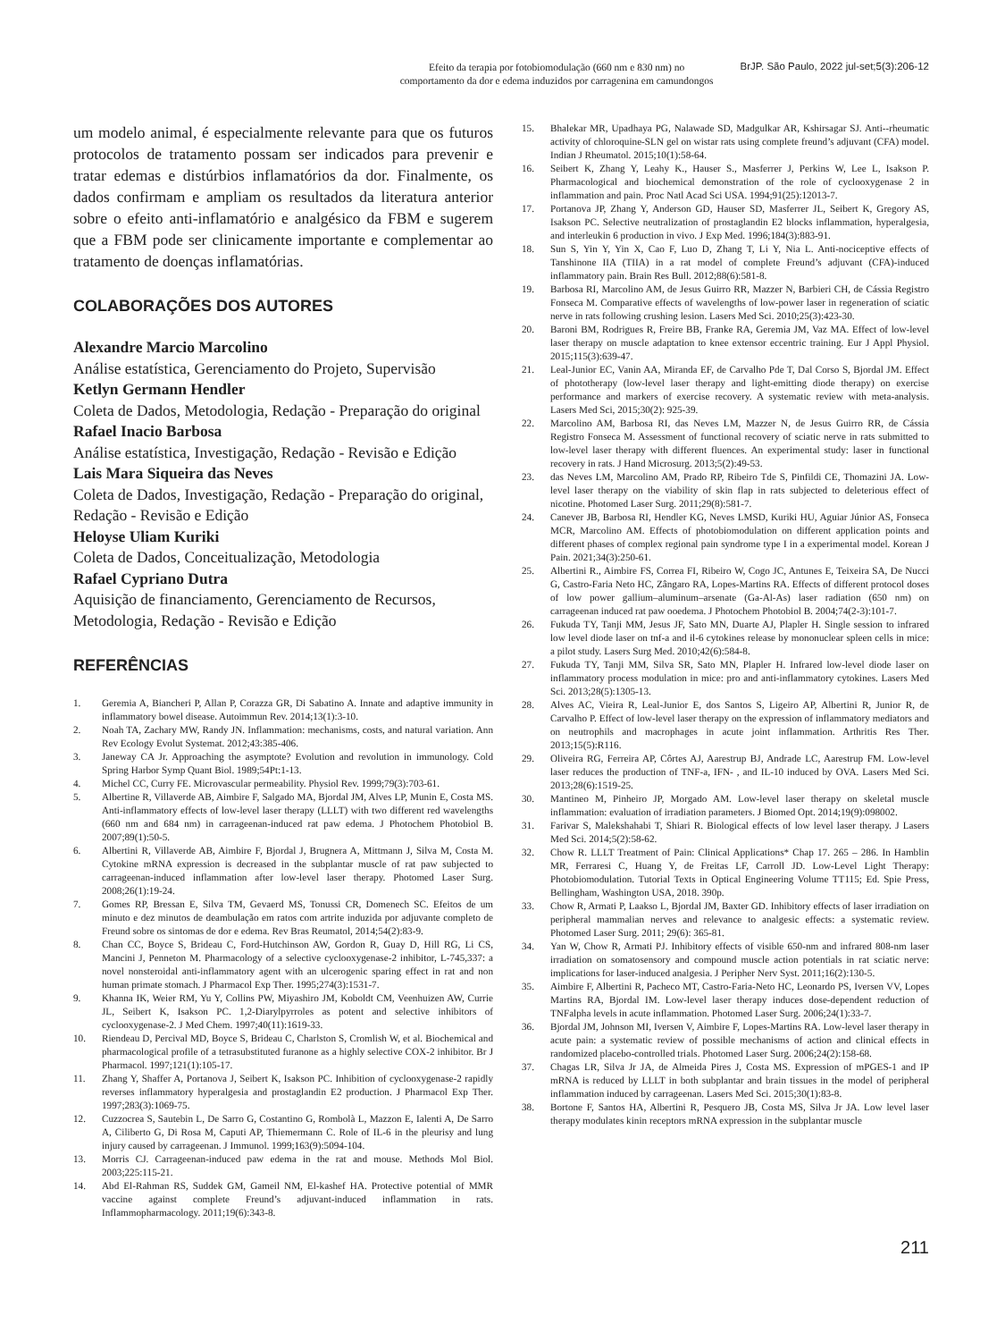Efeito da terapia por fotobiomodulação (660 nm e 830 nm) no
comportamento da dor e edema induzidos por carragenina em camundongos
BrJP. São Paulo, 2022 jul-set;5(3):206-12
um modelo animal, é especialmente relevante para que os futuros protocolos de tratamento possam ser indicados para prevenir e tratar edemas e distúrbios inflamatórios da dor. Finalmente, os dados confirmam e ampliam os resultados da literatura anterior sobre o efeito anti-inflamatório e analgésico da FBM e sugerem que a FBM pode ser clinicamente importante e complementar ao tratamento de doenças inflamatórias.
COLABORAÇÕES DOS AUTORES
Alexandre Marcio Marcolino
Análise estatística, Gerenciamento do Projeto, Supervisão
Ketlyn Germann Hendler
Coleta de Dados, Metodologia, Redação - Preparação do original
Rafael Inacio Barbosa
Análise estatística, Investigação, Redação - Revisão e Edição
Lais Mara Siqueira das Neves
Coleta de Dados, Investigação, Redação - Preparação do original, Redação - Revisão e Edição
Heloyse Uliam Kuriki
Coleta de Dados, Conceitualização, Metodologia
Rafael Cypriano Dutra
Aquisição de financiamento, Gerenciamento de Recursos, Metodologia, Redação - Revisão e Edição
REFERÊNCIAS
1. Geremia A, Biancheri P, Allan P, Corazza GR, Di Sabatino A. Innate and adaptive immunity in inflammatory bowel disease. Autoimmun Rev. 2014;13(1):3-10.
2. Noah TA, Zachary MW, Randy JN. Inflammation: mechanisms, costs, and natural variation. Ann Rev Ecology Evolut Systemat. 2012;43:385-406.
3. Janeway CA Jr. Approaching the asymptote? Evolution and revolution in immunology. Cold Spring Harbor Symp Quant Biol. 1989;54Pt:1-13.
4. Michel CC, Curry FE. Microvascular permeability. Physiol Rev. 1999;79(3):703-61.
5. Albertine R, Villaverde AB, Aimbire F, Salgado MA, Bjordal JM, Alves LP, Munin E, Costa MS. Anti-inflammatory effects of low-level laser therapy (LLLT) with two different red wavelengths (660 nm and 684 nm) in carrageenan-induced rat paw edema. J Photochem Photobiol B. 2007;89(1):50-5.
6. Albertini R, Villaverde AB, Aimbire F, Bjordal J, Brugnera A, Mittmann J, Silva M, Costa M. Cytokine mRNA expression is decreased in the subplantar muscle of rat paw subjected to carrageenan-induced inflammation after low-level laser therapy. Photomed Laser Surg. 2008;26(1):19-24.
7. Gomes RP, Bressan E, Silva TM, Gevaerd MS, Tonussi CR, Domenech SC. Efeitos de um minuto e dez minutos de deambulação em ratos com artrite induzida por adjuvante completo de Freund sobre os sintomas de dor e edema. Rev Bras Reumatol, 2014;54(2):83-9.
8. Chan CC, Boyce S, Brideau C, Ford-Hutchinson AW, Gordon R, Guay D, Hill RG, Li CS, Mancini J, Penneton M. Pharmacology of a selective cyclooxygenase-2 inhibitor, L-745,337: a novel nonsteroidal anti-inflammatory agent with an ulcerogenic sparing effect in rat and non human primate stomach. J Pharmacol Exp Ther. 1995;274(3):1531-7.
9. Khanna IK, Weier RM, Yu Y, Collins PW, Miyashiro JM, Koboldt CM, Veenhuizen AW, Currie JL, Seibert K, Isakson PC. 1,2-Diarylpyrroles as potent and selective inhibitors of cyclooxygenase-2. J Med Chem. 1997;40(11):1619-33.
10. Riendeau D, Percival MD, Boyce S, Brideau C, Charlston S, Cromlish W, et al. Biochemical and pharmacological profile of a tetrasubstituted furanone as a highly selective COX-2 inhibitor. Br J Pharmacol. 1997;121(1):105-17.
11. Zhang Y, Shaffer A, Portanova J, Seibert K, Isakson PC. Inhibition of cyclooxygenase-2 rapidly reverses inflammatory hyperalgesia and prostaglandin E2 production. J Pharmacol Exp Ther. 1997;283(3):1069-75.
12. Cuzzocrea S, Sautebin L, De Sarro G, Costantino G, Rombolà L, Mazzon E, Ialenti A, De Sarro A, Ciliberto G, Di Rosa M, Caputi AP, Thiemermann C. Role of IL-6 in the pleurisy and lung injury caused by carrageenan. J Immunol. 1999;163(9):5094-104.
13. Morris CJ. Carrageenan-induced paw edema in the rat and mouse. Methods Mol Biol. 2003;225:115-21.
14. Abd El-Rahman RS, Suddek GM, Gameil NM, El-kashef HA. Protective potential of MMR vaccine against complete Freund’s adjuvant-induced inflammation in rats. Inflammopharmacology. 2011;19(6):343-8.
15. Bhalekar MR, Upadhaya PG, Nalawade SD, Madgulkar AR, Kshirsagar SJ. Anti--rheumatic activity of chloroquine-SLN gel on wistar rats using complete freund’s adjuvant (CFA) model. Indian J Rheumatol. 2015;10(1):58-64.
16. Seibert K, Zhang Y, Leahy K., Hauser S., Masferrer J, Perkins W, Lee L, Isakson P. Pharmacological and biochemical demonstration of the role of cyclooxygenase 2 in inflammation and pain. Proc Natl Acad Sci USA. 1994;91(25):12013-7.
17. Portanova JP, Zhang Y, Anderson GD, Hauser SD, Masferrer JL, Seibert K, Gregory AS, Isakson PC. Selective neutralization of prostaglandin E2 blocks inflammation, hyperalgesia, and interleukin 6 production in vivo. J Exp Med. 1996;184(3):883-91.
18. Sun S, Yin Y, Yin X, Cao F, Luo D, Zhang T, Li Y, Nia L. Anti-nociceptive effects of Tanshinone IIA (TIIA) in a rat model of complete Freund’s adjuvant (CFA)-induced inflammatory pain. Brain Res Bull. 2012;88(6):581-8.
19. Barbosa RI, Marcolino AM, de Jesus Guirro RR, Mazzer N, Barbieri CH, de Cássia Registro Fonseca M. Comparative effects of wavelengths of low-power laser in regeneration of sciatic nerve in rats following crushing lesion. Lasers Med Sci. 2010;25(3):423-30.
20. Baroni BM, Rodrigues R, Freire BB, Franke RA, Geremia JM, Vaz MA. Effect of low-level laser therapy on muscle adaptation to knee extensor eccentric training. Eur J Appl Physiol. 2015;115(3):639-47.
21. Leal-Junior EC, Vanin AA, Miranda EF, de Carvalho Pde T, Dal Corso S, Bjordal JM. Effect of phototherapy (low-level laser therapy and light-emitting diode therapy) on exercise performance and markers of exercise recovery. A systematic review with meta-analysis. Lasers Med Sci, 2015;30(2): 925-39.
22. Marcolino AM, Barbosa RI, das Neves LM, Mazzer N, de Jesus Guirro RR, de Cássia Registro Fonseca M. Assessment of functional recovery of sciatic nerve in rats submitted to low-level laser therapy with different fluences. An experimental study: laser in functional recovery in rats. J Hand Microsurg. 2013;5(2):49-53.
23. das Neves LM, Marcolino AM, Prado RP, Ribeiro Tde S, Pinfildi CE, Thomazini JA. Low-level laser therapy on the viability of skin flap in rats subjected to deleterious effect of nicotine. Photomed Laser Surg. 2011;29(8):581-7.
24. Canever JB, Barbosa RI, Hendler KG, Neves LMSD, Kuriki HU, Aguiar Júnior AS, Fonseca MCR, Marcolino AM. Effects of photobiomodulation on different application points and different phases of complex regional pain syndrome type I in a experimental model. Korean J Pain. 2021;34(3):250-61.
25. Albertini R., Aimbire FS, Correa FI, Ribeiro W, Cogo JC, Antunes E, Teixeira SA, De Nucci G, Castro-Faria Neto HC, Zângaro RA, Lopes-Martins RA. Effects of different protocol doses of low power gallium–aluminum–arsenate (Ga-Al-As) laser radiation (650 nm) on carrageenan induced rat paw ooedema. J Photochem Photobiol B. 2004;74(2-3):101-7.
26. Fukuda TY, Tanji MM, Jesus JF, Sato MN, Duarte AJ, Plapler H. Single session to infrared low level diode laser on tnf-a and il-6 cytokines release by mononuclear spleen cells in mice: a pilot study. Lasers Surg Med. 2010;42(6):584-8.
27. Fukuda TY, Tanji MM, Silva SR, Sato MN, Plapler H. Infrared low-level diode laser on inflammatory process modulation in mice: pro and anti-inflammatory cytokines. Lasers Med Sci. 2013;28(5):1305-13.
28. Alves AC, Vieira R, Leal-Junior E, dos Santos S, Ligeiro AP, Albertini R, Junior R, de Carvalho P. Effect of low-level laser therapy on the expression of inflammatory mediators and on neutrophils and macrophages in acute joint inflammation. Arthritis Res Ther. 2013;15(5):R116.
29. Oliveira RG, Ferreira AP, Côrtes AJ, Aarestrup BJ, Andrade LC, Aarestrup FM. Low-level laser reduces the production of TNF-a, IFN- , and IL-10 induced by OVA. Lasers Med Sci. 2013;28(6):1519-25.
30. Mantineo M, Pinheiro JP, Morgado AM. Low-level laser therapy on skeletal muscle inflammation: evaluation of irradiation parameters. J Biomed Opt. 2014;19(9):098002.
31. Farivar S, Malekshahabi T, Shiari R. Biological effects of low level laser therapy. J Lasers Med Sci. 2014;5(2):58-62.
32. Chow R. LLLT Treatment of Pain: Clinical Applications* Chap 17. 265 – 286. In Hamblin MR, Ferraresi C, Huang Y, de Freitas LF, Carroll JD. Low-Level Light Therapy: Photobiomodulation. Tutorial Texts in Optical Engineering Volume TT115; Ed. Spie Press, Bellingham, Washington USA, 2018. 390p.
33. Chow R, Armati P, Laakso L, Bjordal JM, Baxter GD. Inhibitory effects of laser irradiation on peripheral mammalian nerves and relevance to analgesic effects: a systematic review. Photomed Laser Surg. 2011; 29(6): 365-81.
34. Yan W, Chow R, Armati PJ. Inhibitory effects of visible 650-nm and infrared 808-nm laser irradiation on somatosensory and compound muscle action potentials in rat sciatic nerve: implications for laser-induced analgesia. J Peripher Nerv Syst. 2011;16(2):130-5.
35. Aimbire F, Albertini R, Pacheco MT, Castro-Faria-Neto HC, Leonardo PS, Iversen VV, Lopes Martins RA, Bjordal IM. Low-level laser therapy induces dose-dependent reduction of TNFalpha levels in acute inflammation. Photomed Laser Surg. 2006;24(1):33-7.
36. Bjordal JM, Johnson MI, Iversen V, Aimbire F, Lopes-Martins RA. Low-level laser therapy in acute pain: a systematic review of possible mechanisms of action and clinical effects in randomized placebo-controlled trials. Photomed Laser Surg. 2006;24(2):158-68.
37. Chagas LR, Silva Jr JA, de Almeida Pires J, Costa MS. Expression of mPGES-1 and IP mRNA is reduced by LLLT in both subplantar and brain tissues in the model of peripheral inflammation induced by carrageenan. Lasers Med Sci. 2015;30(1):83-8.
38. Bortone F, Santos HA, Albertini R, Pesquero JB, Costa MS, Silva Jr JA. Low level laser therapy modulates kinin receptors mRNA expression in the subplantar muscle
211